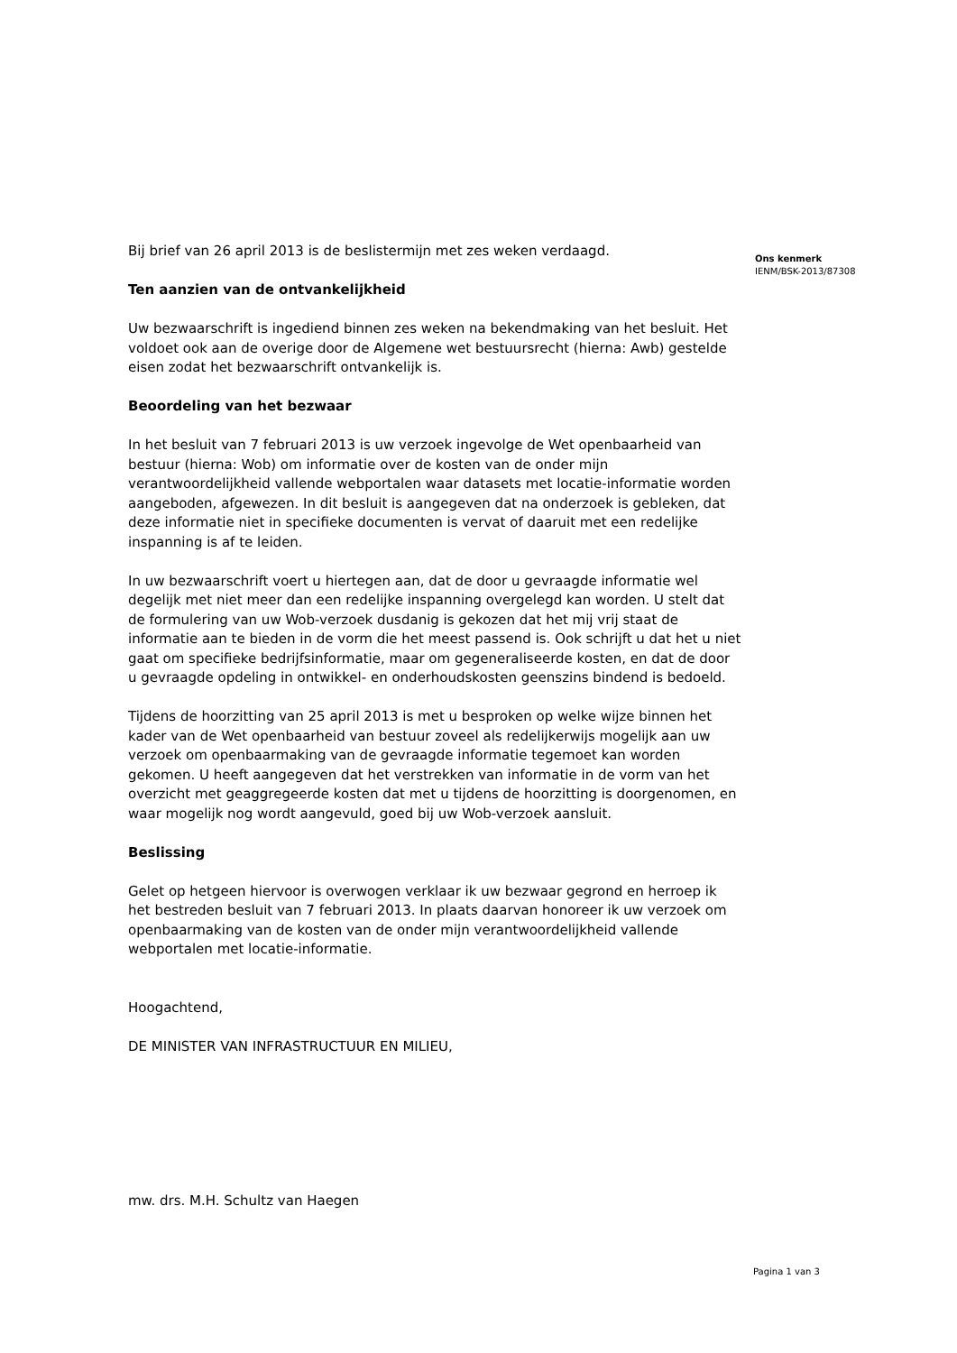Bij brief van 26 april 2013 is de beslistermijn met zes weken verdaagd.
Ten aanzien van de ontvankelijkheid
Uw bezwaarschrift is ingediend binnen zes weken na bekendmaking van het besluit. Het voldoet ook aan de overige door de Algemene wet bestuursrecht (hierna: Awb) gestelde eisen zodat het bezwaarschrift ontvankelijk is.
Beoordeling van het bezwaar
In het besluit van 7 februari 2013 is uw verzoek ingevolge de Wet openbaarheid van bestuur (hierna: Wob) om informatie over de kosten van de onder mijn verantwoordelijkheid vallende webportalen waar datasets met locatie-informatie worden aangeboden, afgewezen. In dit besluit is aangegeven dat na onderzoek is gebleken, dat deze informatie niet in specifieke documenten is vervat of daaruit met een redelijke inspanning is af te leiden.
In uw bezwaarschrift voert u hiertegen aan, dat de door u gevraagde informatie wel degelijk met niet meer dan een redelijke inspanning overgelegd kan worden. U stelt dat de formulering van uw Wob-verzoek dusdanig is gekozen dat het mij vrij staat de informatie aan te bieden in de vorm die het meest passend is. Ook schrijft u dat het u niet gaat om specifieke bedrijfsinformatie, maar om gegeneraliseerde kosten, en dat de door u gevraagde opdeling in ontwikkel- en onderhoudskosten geenszins bindend is bedoeld.
Tijdens de hoorzitting van 25 april 2013 is met u besproken op welke wijze binnen het kader van de Wet openbaarheid van bestuur zoveel als redelijkerwijs mogelijk aan uw verzoek om openbaarmaking van de gevraagde informatie tegemoet kan worden gekomen. U heeft aangegeven dat het verstrekken van informatie in de vorm van het overzicht met geaggregeerde kosten dat met u tijdens de hoorzitting is doorgenomen, en waar mogelijk nog wordt aangevuld, goed bij uw Wob-verzoek aansluit.
Beslissing
Gelet op hetgeen hiervoor is overwogen verklaar ik uw bezwaar gegrond en herroep ik het bestreden besluit van 7 februari 2013. In plaats daarvan honoreer ik uw verzoek om openbaarmaking van de kosten van de onder mijn verantwoordelijkheid vallende webportalen met locatie-informatie.
Hoogachtend,
DE MINISTER VAN INFRASTRUCTUUR EN MILIEU,
mw. drs. M.H. Schultz van Haegen
Ons kenmerk
IENM/BSK-2013/87308
Pagina 1 van 3